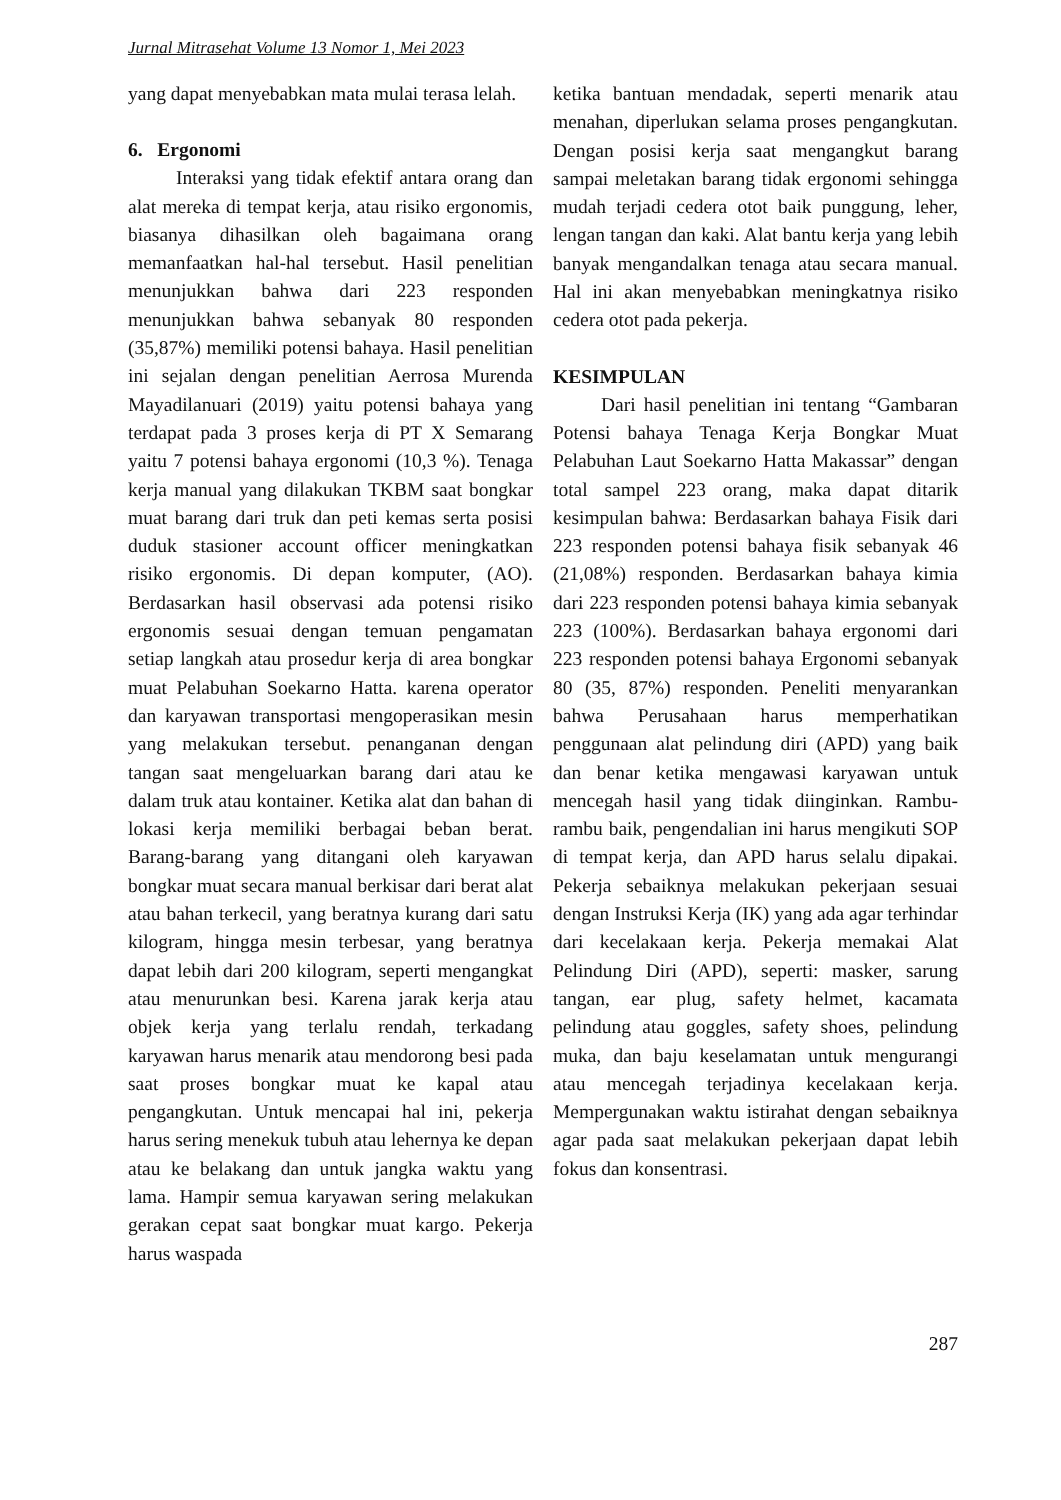Jurnal Mitrasehat Volume 13 Nomor 1, Mei 2023
yang dapat menyebabkan mata mulai terasa lelah.
6. Ergonomi
Interaksi yang tidak efektif antara orang dan alat mereka di tempat kerja, atau risiko ergonomis, biasanya dihasilkan oleh bagaimana orang memanfaatkan hal-hal tersebut. Hasil penelitian menunjukkan bahwa dari 223 responden menunjukkan bahwa sebanyak 80 responden (35,87%) memiliki potensi bahaya. Hasil penelitian ini sejalan dengan penelitian Aerrosa Murenda Mayadilanuari (2019) yaitu potensi bahaya yang terdapat pada 3 proses kerja di PT X Semarang yaitu 7 potensi bahaya ergonomi (10,3 %). Tenaga kerja manual yang dilakukan TKBM saat bongkar muat barang dari truk dan peti kemas serta posisi duduk stasioner account officer meningkatkan risiko ergonomis. Di depan komputer, (AO). Berdasarkan hasil observasi ada potensi risiko ergonomis sesuai dengan temuan pengamatan setiap langkah atau prosedur kerja di area bongkar muat Pelabuhan Soekarno Hatta. karena operator dan karyawan transportasi mengoperasikan mesin yang melakukan tersebut. penanganan dengan tangan saat mengeluarkan barang dari atau ke dalam truk atau kontainer. Ketika alat dan bahan di lokasi kerja memiliki berbagai beban berat. Barang-barang yang ditangani oleh karyawan bongkar muat secara manual berkisar dari berat alat atau bahan terkecil, yang beratnya kurang dari satu kilogram, hingga mesin terbesar, yang beratnya dapat lebih dari 200 kilogram, seperti mengangkat atau menurunkan besi. Karena jarak kerja atau objek kerja yang terlalu rendah, terkadang karyawan harus menarik atau mendorong besi pada saat proses bongkar muat ke kapal atau pengangkutan. Untuk mencapai hal ini, pekerja harus sering menekuk tubuh atau lehernya ke depan atau ke belakang dan untuk jangka waktu yang lama. Hampir semua karyawan sering melakukan gerakan cepat saat bongkar muat kargo. Pekerja harus waspada
ketika bantuan mendadak, seperti menarik atau menahan, diperlukan selama proses pengangkutan. Dengan posisi kerja saat mengangkut barang sampai meletakan barang tidak ergonomi sehingga mudah terjadi cedera otot baik punggung, leher, lengan tangan dan kaki. Alat bantu kerja yang lebih banyak mengandalkan tenaga atau secara manual. Hal ini akan menyebabkan meningkatnya risiko cedera otot pada pekerja.
KESIMPULAN
Dari hasil penelitian ini tentang “Gambaran Potensi bahaya Tenaga Kerja Bongkar Muat Pelabuhan Laut Soekarno Hatta Makassar” dengan total sampel 223 orang, maka dapat ditarik kesimpulan bahwa: Berdasarkan bahaya Fisik dari 223 responden potensi bahaya fisik sebanyak 46 (21,08%) responden. Berdasarkan bahaya kimia dari 223 responden potensi bahaya kimia sebanyak 223 (100%). Berdasarkan bahaya ergonomi dari 223 responden potensi bahaya Ergonomi sebanyak 80 (35, 87%) responden. Peneliti menyarankan bahwa Perusahaan harus memperhatikan penggunaan alat pelindung diri (APD) yang baik dan benar ketika mengawasi karyawan untuk mencegah hasil yang tidak diinginkan. Rambu- rambu baik, pengendalian ini harus mengikuti SOP di tempat kerja, dan APD harus selalu dipakai. Pekerja sebaiknya melakukan pekerjaan sesuai dengan Instruksi Kerja (IK) yang ada agar terhindar dari kecelakaan kerja. Pekerja memakai Alat Pelindung Diri (APD), seperti: masker, sarung tangan, ear plug, safety helmet, kacamata pelindung atau goggles, safety shoes, pelindung muka, dan baju keselamatan untuk mengurangi atau mencegah terjadinya kecelakaan kerja. Mempergunakan waktu istirahat dengan sebaiknya agar pada saat melakukan pekerjaan dapat lebih fokus dan konsentrasi.
287